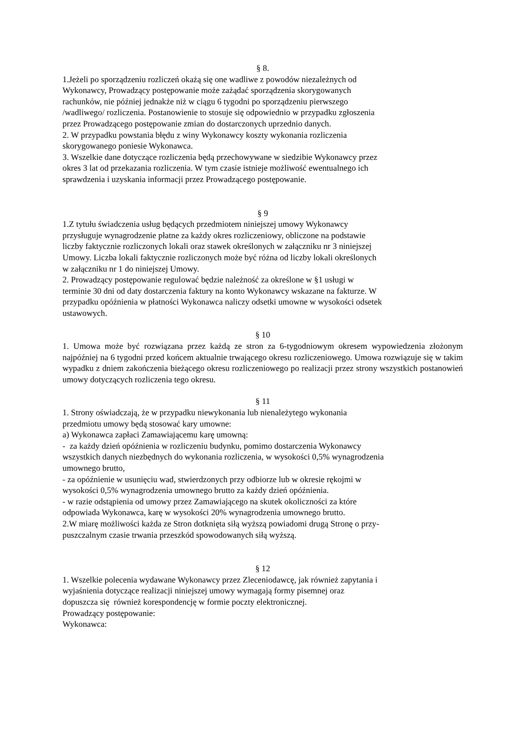§ 8.
1.Jeżeli po sporządzeniu rozliczeń okażą się one wadliwe z powodów niezależnych od
Wykonawcy, Prowadzący postępowanie może zażądać sporządzenia skorygowanych
rachunków, nie później jednakże niż w ciągu 6 tygodni po sporządzeniu pierwszego
/wadliwego/ rozliczenia. Postanowienie to stosuje się odpowiednio w przypadku zgłoszenia
przez Prowadzącego postępowanie zmian do dostarczonych uprzednio danych.
2. W przypadku powstania błędu z winy Wykonawcy koszty wykonania rozliczenia
skorygowanego poniesie Wykonawca.
3. Wszelkie dane dotyczące rozliczenia będą przechowywane w siedzibie Wykonawcy przez
okres 3 lat od przekazania rozliczenia. W tym czasie istnieje możliwość ewentualnego ich
sprawdzenia i uzyskania informacji przez Prowadzącego postępowanie.
§ 9
1.Z tytułu świadczenia usług będących przedmiotem niniejszej umowy Wykonawcy
przysługuje wynagrodzenie płatne za każdy okres rozliczeniowy, obliczone na podstawie
liczby faktycznie rozliczonych lokali oraz stawek określonych w załączniku nr 3 niniejszej
Umowy. Liczba lokali faktycznie rozliczonych może być różna od liczby lokali określonych
w załączniku nr 1 do niniejszej Umowy.
2. Prowadzący postępowanie regulować będzie należność za określone w §1 usługi w
terminie 30 dni od daty dostarczenia faktury na konto Wykonawcy wskazane na fakturze. W
przypadku opóźnienia w płatności Wykonawca naliczy odsetki umowne w wysokości odsetek
ustawowych.
§ 10
1. Umowa może być rozwiązana przez każdą ze stron za 6-tygodniowym okresem wypowiedzenia złożonym najpóźniej na 6 tygodni przed końcem aktualnie trwającego okresu rozliczeniowego. Umowa rozwiązuje się w takim wypadku z dniem zakończenia bieżącego okresu rozliczeniowego po realizacji przez strony wszystkich postanowień umowy dotyczących rozliczenia tego okresu.
§ 11
1. Strony oświadczają, że w przypadku niewykonania lub nienależytego wykonania
przedmiotu umowy będą stosować kary umowne:
a) Wykonawca zapłaci Zamawiającemu karę umowną:
- za każdy dzień opóźnienia w rozliczeniu budynku, pomimo dostarczenia Wykonawcy
wszystkich danych niezbędnych do wykonania rozliczenia, w wysokości 0,5% wynagrodzenia
umownego brutto,
- za opóźnienie w usunięciu wad, stwierdzonych przy odbiorze lub w okresie rękojmi w
wysokości 0,5% wynagrodzenia umownego brutto za każdy dzień opóźnienia.
- w razie odstąpienia od umowy przez Zamawiającego na skutek okoliczności za które
odpowiada Wykonawca, karę w wysokości 20% wynagrodzenia umownego brutto.
2.W miarę możliwości każda ze Stron dotknięta siłą wyższą powiadomi drugą Stronę o przy-
puszczalnym czasie trwania przeszkód spowodowanych siłą wyższą.
§ 12
1. Wszelkie polecenia wydawane Wykonawcy przez Zleceniodawcę, jak również zapytania i
wyjaśnienia dotyczące realizacji niniejszej umowy wymagają formy pisemnej oraz
dopuszcza się również korespondencję w formie poczty elektronicznej.
Prowadzący postępowanie:
Wykonawca: